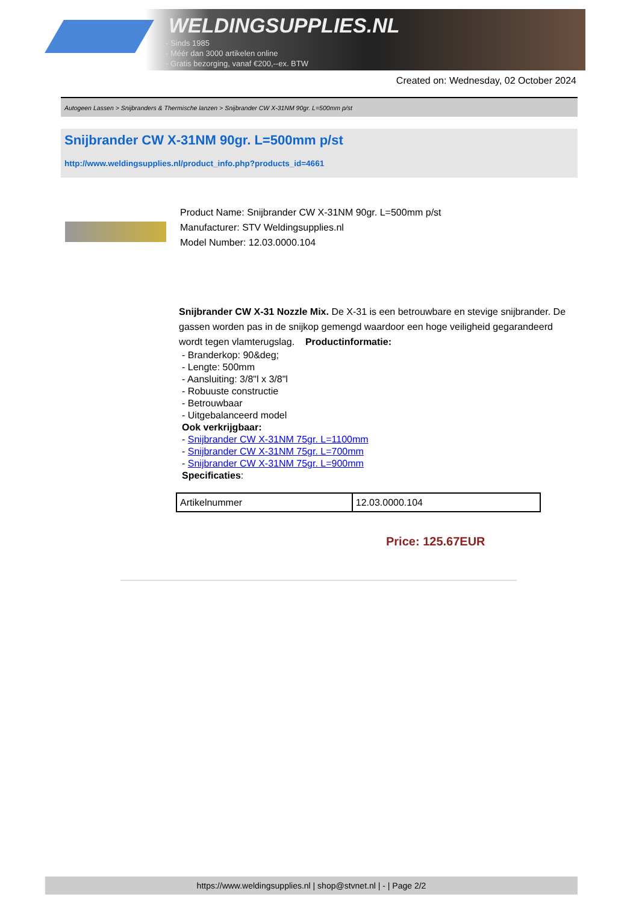WELDINGSUPPLIES.NL
- Sinds 1985
- Méér dan 3000 artikelen online
- Gratis bezorging, vanaf €200,--ex. BTW
Created on: Wednesday, 02 October 2024
Autogeen Lassen > Snijbranders & Thermische lanzen > Snijbrander CW X-31NM 90gr. L=500mm p/st
Snijbrander CW X-31NM 90gr. L=500mm p/st
http://www.weldingsupplies.nl/product_info.php?products_id=4661
Product Name: Snijbrander CW X-31NM 90gr. L=500mm p/st
Manufacturer: STV Weldingsupplies.nl
Model Number: 12.03.0000.104
Snijbrander CW X-31 Nozzle Mix. De X-31 is een betrouwbare en stevige snijbrander. De gassen worden pas in de snijkop gemengd waardoor een hoge veiligheid gegarandeerd wordt tegen vlamterugslag. Productinformatie:
- Branderkop: 90&deg;
- Lengte: 500mm
- Aansluiting: 3/8"l x 3/8"l
- Robuuste constructie
- Betrouwbaar
- Uitgebalanceerd model
Ook verkrijgbaar:
- Snijbrander CW X-31NM 75gr. L=1100mm
- Snijbrander CW X-31NM 75gr. L=700mm
- Snijbrander CW X-31NM 75gr. L=900mm
Specificaties:
| Artikelnummer | 12.03.0000.104 |
Price: 125.67EUR
https://www.weldingsupplies.nl | shop@stvnet.nl | - | Page 2/2